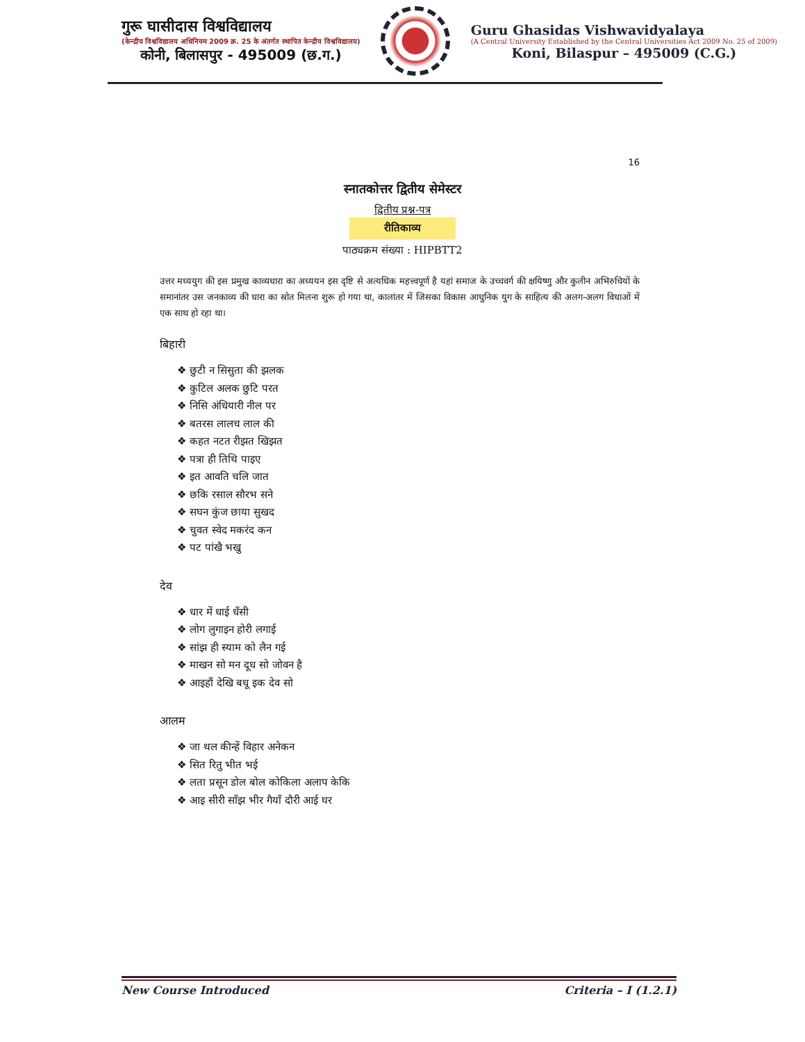गुरू घासीदास विश्वविद्यालय
(केन्द्रीय विश्वविद्यालय अधिनियम 2009 क्र. 25 के अंतर्गत स्थापित केन्द्रीय विश्वविद्यालय)
कोनी, बिलासपुर - 495009 (छ.ग.)
Guru Ghasidas Vishwavidyalaya
(A Central University Established by the Central Universities Act 2009 No. 25 of 2009)
Koni, Bilaspur – 495009 (C.G.)
16
स्नातकोत्तर द्वितीय सेमेस्टर
द्वितीय प्रश्न-पत्र
रीतिकाव्य
पाठ्यक्रम संख्या : HIPBTT2
उत्तर मध्ययुग की इस प्रमुख काव्यधारा का अध्ययन इस दृष्टि से अत्यधिक महत्त्वपूर्ण है यहां समाज के उच्चवर्ग की क्षयिष्णु और कुलीन अभिरुचियों के समानांतर उस जनकाव्य की धारा का स्रोत मिलना शुरू हो गया था, कालांतर में जिसका विकास आधुनिक युग के साहित्य की अलग-अलग विधाओं में एक साथ हो रहा था।
बिहारी
❖ छुटी न सिसुता की झलक
❖ कुटिल अलक छुटि परत
❖ निसि अंधियारी नील पर
❖ बतरस लालच लाल की
❖ कहत नटत रीझत खिझत
❖ पत्रा ही तिथि पाइए
❖ इत आवति चलि जात
❖ छकि रसाल सौरभ सने
❖ सघन कुंज छाया सुखद
❖ चुवत स्वेद मकरंद कन
❖ पट पांखै भखु
देव
❖ धार में धाई धँसी
❖ लोग लुगाइन होरी लगाई
❖ सांझ ही स्याम को लैन गई
❖ माखन सो मन दूध सो जोवन है
❖ आइहौं देखि बधू इक देव सो
आलम
❖ जा थल कीन्हें विहार अनेकन
❖ सित रितु भीत भई
❖ लता प्रसून डोल बोल कोकिला अलाप केकि
❖ आइ सीरी साँझ भीर गैयाँ दौरी आई घर
New Course Introduced Criteria – I (1.2.1)